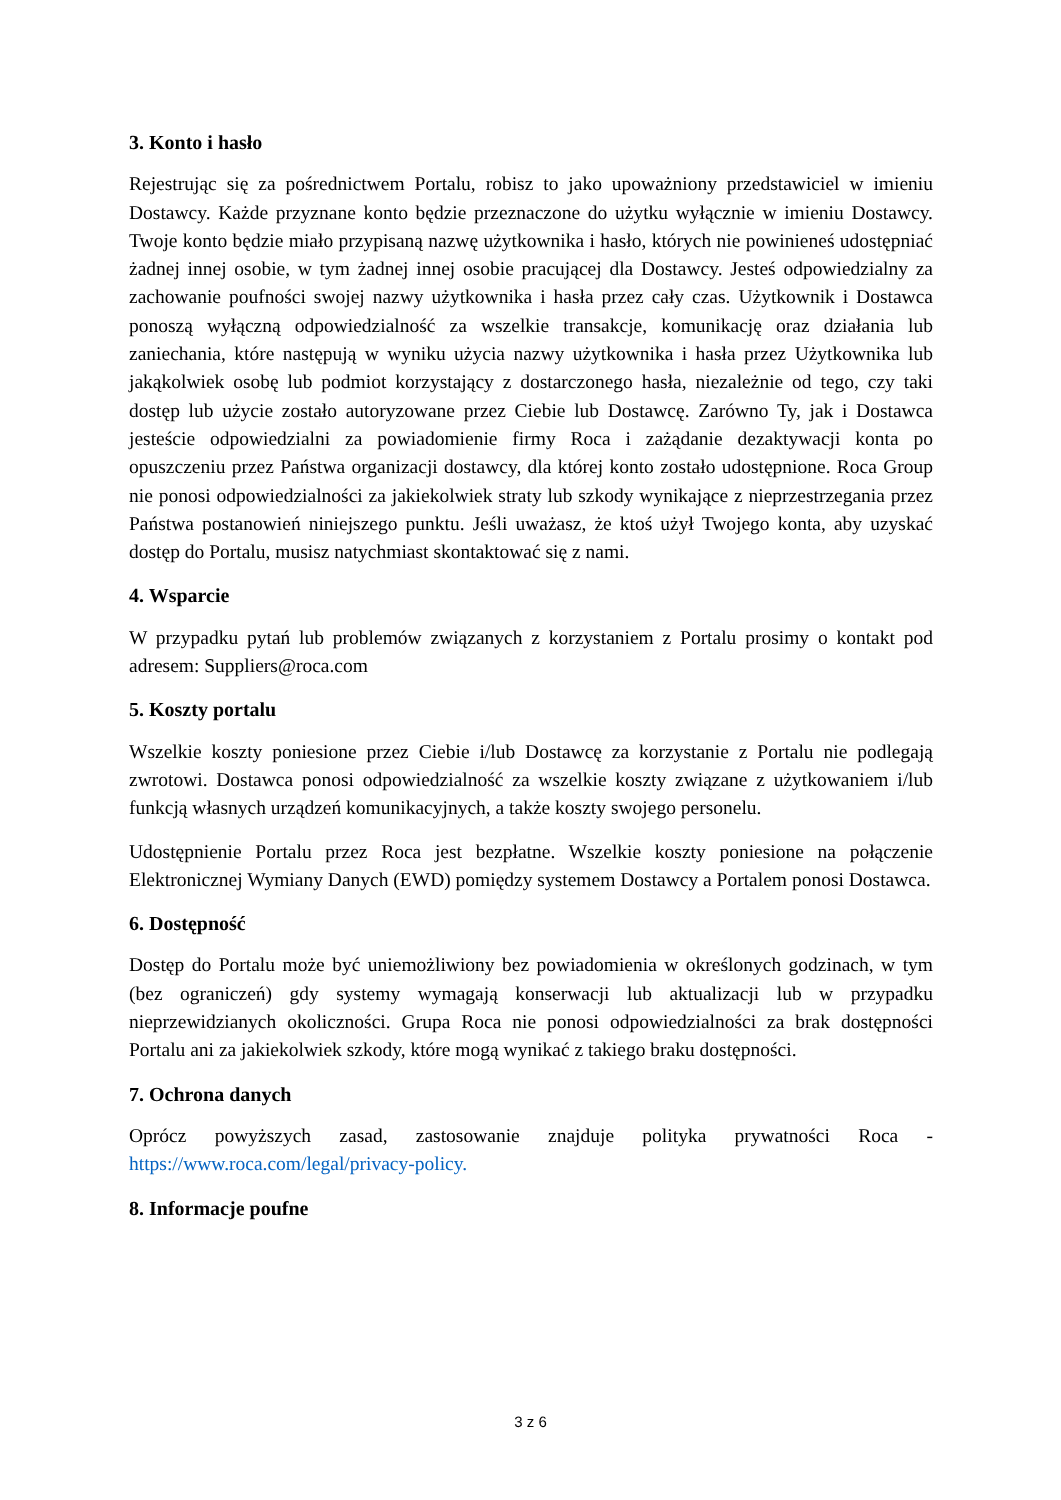3. Konto i hasło
Rejestrując się za pośrednictwem Portalu, robisz to jako upoważniony przedstawiciel w imieniu Dostawcy. Każde przyznane konto będzie przeznaczone do użytku wyłącznie w imieniu Dostawcy. Twoje konto będzie miało przypisaną nazwę użytkownika i hasło, których nie powinieneś udostępniać żadnej innej osobie, w tym żadnej innej osobie pracującej dla Dostawcy. Jesteś odpowiedzialny za zachowanie poufności swojej nazwy użytkownika i hasła przez cały czas. Użytkownik i Dostawca ponoszą wyłączną odpowiedzialność za wszelkie transakcje, komunikację oraz działania lub zaniechania, które następują w wyniku użycia nazwy użytkownika i hasła przez Użytkownika lub jakąkolwiek osobę lub podmiot korzystający z dostarczonego hasła, niezależnie od tego, czy taki dostęp lub użycie zostało autoryzowane przez Ciebie lub Dostawcę. Zarówno Ty, jak i Dostawca jesteście odpowiedzialni za powiadomienie firmy Roca i zażądanie dezaktywacji konta po opuszczeniu przez Państwa organizacji dostawcy, dla której konto zostało udostępnione. Roca Group nie ponosi odpowiedzialności za jakiekolwiek straty lub szkody wynikające z nieprzestrzegania przez Państwa postanowień niniejszego punktu. Jeśli uważasz, że ktoś użył Twojego konta, aby uzyskać dostęp do Portalu, musisz natychmiast skontaktować się z nami.
4. Wsparcie
W przypadku pytań lub problemów związanych z korzystaniem z Portalu prosimy o kontakt pod adresem: Suppliers@roca.com
5. Koszty portalu
Wszelkie koszty poniesione przez Ciebie i/lub Dostawcę za korzystanie z Portalu nie podlegają zwrotowi. Dostawca ponosi odpowiedzialność za wszelkie koszty związane z użytkowaniem i/lub funkcją własnych urządzeń komunikacyjnych, a także koszty swojego personelu.
Udostępnienie Portalu przez Roca jest bezpłatne. Wszelkie koszty poniesione na połączenie Elektronicznej Wymiany Danych (EWD) pomiędzy systemem Dostawcy a Portalem ponosi Dostawca.
6. Dostępność
Dostęp do Portalu może być uniemożliwiony bez powiadomienia w określonych godzinach, w tym (bez ograniczeń) gdy systemy wymagają konserwacji lub aktualizacji lub w przypadku nieprzewidzianych okoliczności. Grupa Roca nie ponosi odpowiedzialności za brak dostępności Portalu ani za jakiekolwiek szkody, które mogą wynikać z takiego braku dostępności.
7. Ochrona danych
Oprócz powyższych zasad, zastosowanie znajduje polityka prywatności Roca - https://www.roca.com/legal/privacy-policy.
8. Informacje poufne
3 z 6